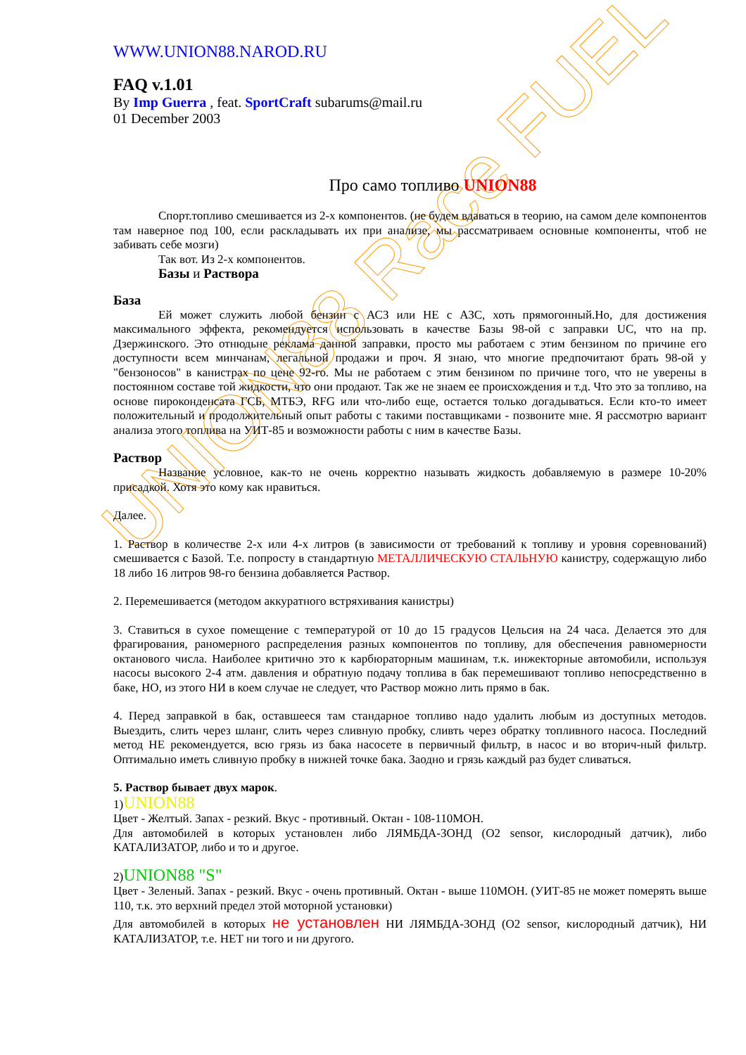UNION88 Race FUEL
WWW.UNION88.NAROD.RU
FAQ v.1.01
By Imp Guerra , feat. SportCraft subarums@mail.ru
01 December 2003
Про само топливо UNION88
Спорт.топливо смешивается из 2-х компонентов. (не будем вдаваться в теорию, на самом деле компонентов там наверное под 100, если раскладывать их при анализе, мы рассматриваем основные компоненты, чтоб не забивать себе мозги)
Так вот. Из 2-х компонентов.
Базы и Раствора
База
Ей может служить любой бензин с АСЗ или НЕ с АЗС, хоть прямогонный.Но, для достижения максимального эффекта, рекомендуется использовать в качестве Базы 98-ой с заправки UC, что на пр. Дзержинского. Это отнюдьне реклама данной заправки, просто мы работаем с этим бензином по причине его доступности всем минчанам, легальной продажи и проч. Я знаю, что многие предпочитают брать 98-ой у "бензоносов" в канистрах по цене 92-го. Мы не работаем с этим бензином по причине того, что не уверены в постоянном составе той жидкости, что они продают. Так же не знаем ее происхождения и т.д. Что это за топливо, на основе пироконденсата ГСБ, МТБЭ, RFG или что-либо еще, остается только догадываться. Если кто-то имеет положительный и продолжительный опыт работы с такими поставщиками - позвоните мне. Я рассмотрю вариант анализа этого топлива на УИТ-85 и возможности работы с ним в качестве Базы.
Раствор
Название условное, как-то не очень корректно называть жидкость добавляемую в размере 10-20% присадкой. Хотя это кому как нравиться.
Далее.
1. Раствор в количестве 2-х или 4-х литров (в зависимости от требований к топливу и уровня соревнований) смешивается с Базой. Т.е. попросту в стандартную МЕТАЛЛИЧЕСКУЮ СТАЛЬНУЮ канистру, содержащую либо 18 либо 16 литров 98-го бензина добавляется Раствор.
2. Перемешивается (методом аккуратного встряхивания канистры)
3. Ставиться в сухое помещение с температурой от 10 до 15 градусов Цельсия на 24 часа. Делается это для фрагирования, раномерного распределения разных компонентов по топливу, для обеспечения равномерности октанового числа. Наиболее критично это к карбюраторным машинам, т.к. инжекторные автомобили, используя насосы высокого 2-4 атм. давления и обратную подачу топлива в бак перемешивают топливо непосредственно в баке, НО, из этого НИ в коем случае не следует, что Раствор можно лить прямо в бак.
4. Перед заправкой в бак, оставшееся там стандарное топливо надо удалить любым из доступных методов. Выездить, слить через шланг, слить через сливную пробку, сливть через обратку топливного насоса. Последний метод НЕ рекомендуется, всю грязь из бака насосете в первичный фильтр, в насос и во вторич-ный фильтр. Оптимально иметь сливную пробку в нижней точке бака. Заодно и грязь каждый раз будет сливаться.
5. Раствор бывает двух марок.
1)UNION88
Цвет - Желтый. Запах - резкий. Вкус - противный. Октан - 108-110МОН.
Для автомобилей в которых установлен либо ЛЯМБДА-ЗОНД (O2 sensor, кислородный датчик), либо КАТАЛИЗАТОР, либо и то и другое.
2)UNION88 "S"
Цвет - Зеленый. Запах - резкий. Вкус - очень противный. Октан - выше 110МОН. (УИТ-85 не может померять выше 110, т.к. это верхний предел этой моторной установки)
Для автомобилей в которых не установлен НИ ЛЯМБДА-ЗОНД (O2 sensor, кислородный датчик), НИ КАТАЛИЗАТОР, т.е. НЕТ ни того и ни другого.